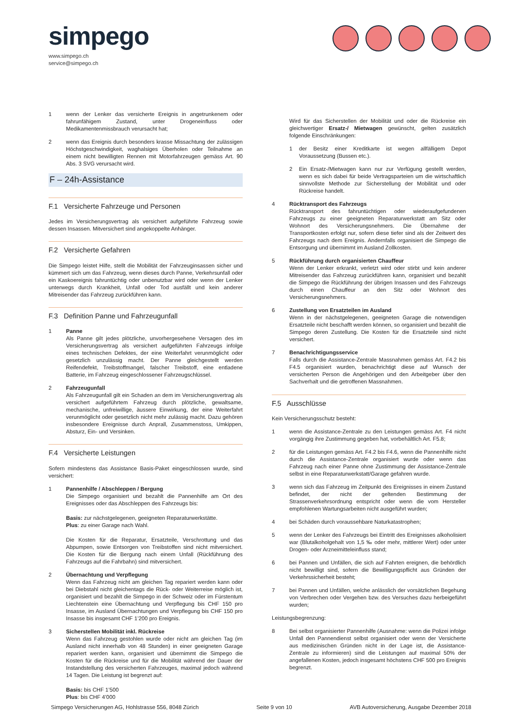simpego
www.simpego.ch
service@simpego.ch
1 wenn der Lenker das versicherte Ereignis in angetrunkenem oder fahrunfähigem Zustand, unter Drogeneinfluss oder Medikamentenmissbrauch verursacht hat;
2 wenn das Ereignis durch besonders krasse Missachtung der zulässigen Höchstgeschwindigkeit, waghalsiges Überholen oder Teilnahme an einem nicht bewilligten Rennen mit Motorfahrzeugen gemäss Art. 90 Abs. 3 SVG verursacht wird.
F – 24h-Assistance
F.1 Versicherte Fahrzeuge und Personen
Jedes im Versicherungsvertrag als versichert aufgeführte Fahrzeug sowie dessen Insassen. Mitversichert sind angekoppelte Anhänger.
F.2 Versicherte Gefahren
Die Simpego leistet Hilfe, stellt die Mobilität der Fahrzeuginsassen sicher und kümmert sich um das Fahrzeug, wenn dieses durch Panne, Verkehrsunfall oder ein Kaskoereignis fahruntüchtig oder unbenutzbar wird oder wenn der Lenker unterwegs durch Krankheit, Unfall oder Tod ausfällt und kein anderer Mitreisender das Fahrzeug zurückführen kann.
F.3 Definition Panne und Fahrzeugunfall
1 Panne
Als Panne gilt jedes plötzliche, unvorhergesehene Versagen des im Versicherungsvertrag als versichert aufgeführten Fahrzeugs infolge eines technischen Defektes, der eine Weiterfahrt verunmöglicht oder gesetzlich unzulässig macht. Der Panne gleichgestellt werden Reifendefekt, Treibstoffmangel, falscher Treibstoff, eine entladene Batterie, im Fahrzeug eingeschlossener Fahrzeugschlüssel.
2 Fahrzeugunfall
Als Fahrzeugunfall gilt ein Schaden an dem im Versicherungsvertrag als versichert aufgeführtem Fahrzeug durch plötzliche, gewaltsame, mechanische, unfreiwillige, äussere Einwirkung, der eine Weiterfahrt verunmöglicht oder gesetzlich nicht mehr zulässig macht. Dazu gehören insbesondere Ereignisse durch Anprall, Zusammenstoss, Umkippen, Absturz, Ein- und Versinken.
F.4 Versicherte Leistungen
Sofern mindestens das Assistance Basis-Paket eingeschlossen wurde, sind versichert:
1 Pannenhilfe / Abschleppen / Bergung
Die Simpego organisiert und bezahlt die Pannenhilfe am Ort des Ereignisses oder das Abschleppen des Fahrzeugs bis:
Basis: zur nächstgelegenen, geeigneten Reparaturwerkstätte.
Plus: zu einer Garage nach Wahl.
Die Kosten für die Reparatur, Ersatzteile, Verschrottung und das Abpumpen, sowie Entsorgen von Treibstoffen sind nicht mitversichert. Die Kosten für die Bergung nach einem Unfall (Rückführung des Fahrzeugs auf die Fahrbahn) sind mitversichert.
2 Übernachtung und Verpflegung
Wenn das Fahrzeug nicht am gleichen Tag repariert werden kann oder bei Diebstahl nicht gleichentags die Rück- oder Weiterreise möglich ist, organisiert und bezahlt die Simpego in der Schweiz oder im Fürstentum Liechtenstein eine Übernachtung und Verpflegung bis CHF 150 pro Insasse, im Ausland Übernachtungen und Verpflegung bis CHF 150 pro Insasse bis insgesamt CHF 1’200 pro Ereignis.
3 Sicherstellen Mobilität inkl. Rückreise
Wenn das Fahrzeug gestohlen wurde oder nicht am gleichen Tag (im Ausland nicht innerhalb von 48 Stunden) in einer geeigneten Garage repariert werden kann, organisiert und übernimmt die Simpego die Kosten für die Rückreise und für die Mobilität während der Dauer der Instandstellung des versicherten Fahrzeuges, maximal jedoch während 14 Tagen. Die Leistung ist begrenzt auf:
Basis: bis CHF 1’500
Plus: bis CHF 4’000
Wird für das Sicherstellen der Mobilität und oder die Rückreise ein gleichwertiger Ersatz-/ Mietwagen gewünscht, gelten zusätzlich folgende Einschränkungen:
1 der Besitz einer Kreditkarte ist wegen allfälligem Depot Voraussetzung (Bussen etc.).
2 Ein Ersatz-/Mietwagen kann nur zur Verfügung gestellt werden, wenn es sich dabei für beide Vertragsparteien um die wirtschaftlich sinnvollste Methode zur Sicherstellung der Mobilität und oder Rückreise handelt.
4 Rücktransport des Fahrzeugs
Rücktransport des fahruntüchtigen oder wiederaufgefundenen Fahrzeugs zu einer geeigneten Reparaturwerkstatt am Sitz oder Wohnort des Versicherungsnehmers. Die Übernahme der Transportkosten erfolgt nur, sofern diese tiefer sind als der Zeitwert des Fahrzeugs nach dem Ereignis. Andernfalls organisiert die Simpego die Entsorgung und übernimmt im Ausland Zollkosten.
5 Rückführung durch organisierten Chauffeur
Wenn der Lenker erkrankt, verletzt wird oder stirbt und kein anderer Mitreisender das Fahrzeug zurückführen kann, organisiert und bezahlt die Simpego die Rückführung der übrigen Insassen und des Fahrzeugs durch einen Chauffeur an den Sitz oder Wohnort des Versicherungsnehmers.
6 Zustellung von Ersatzteilen im Ausland
Wenn in der nächstgelegenen, geeigneten Garage die notwendigen Ersatzteile nicht beschafft werden können, so organisiert und bezahlt die Simpego deren Zustellung. Die Kosten für die Ersatzteile sind nicht versichert.
7 Benachrichtigungsservice
Falls durch die Assistance-Zentrale Massnahmen gemäss Art. F4.2 bis F4.5 organisiert wurden, benachrichtigt diese auf Wunsch der versicherten Person die Angehörigen und den Arbeitgeber über den Sachverhalt und die getroffenen Massnahmen.
F.5 Ausschlüsse
Kein Versicherungsschutz besteht:
1 wenn die Assistance-Zentrale zu den Leistungen gemäss Art. F4 nicht vorgängig ihre Zustimmung gegeben hat, vorbehältlich Art. F5.8;
2 für die Leistungen gemäss Art. F4.2 bis F4.6, wenn die Pannenhilfe nicht durch die Assistance-Zentrale organisiert wurde oder wenn das Fahrzeug nach einer Panne ohne Zustimmung der Assistance-Zentrale selbst in eine Reparaturwerkstatt/Garage gefahren wurde.
3 wenn sich das Fahrzeug im Zeitpunkt des Ereignisses in einem Zustand befindet, der nicht der geltenden Bestimmung der Strassenverkehrsordnung entspricht oder wenn die vom Hersteller empfohlenen Wartungsarbeiten nicht ausgeführt wurden;
4 bei Schäden durch voraussehbare Naturkatastrophen;
5 wenn der Lenker des Fahrzeugs bei Eintritt des Ereignisses alkoholisiert war (Blutalkoholgehalt von 1,5 ‰ oder mehr, mittlerer Wert) oder unter Drogen- oder Arzneimitteleinfluss stand;
6 bei Pannen und Unfällen, die sich auf Fahrten ereignen, die behördlich nicht bewilligt sind, sofern die Bewilligungspflicht aus Gründen der Verkehrssicherheit besteht;
7 bei Pannen und Unfällen, welche anlässlich der vorsätzlichen Begehung von Verbrechen oder Vergehen bzw. des Versuches dazu herbeigeführt wurden;
Leistungsbegrenzung:
8 Bei selbst organisierter Pannenhilfe (Ausnahme: wenn die Polizei infolge Unfall den Pannendienst selbst organisiert oder wenn der Versicherte aus medizinischen Gründen nicht in der Lage ist, die Assistance-Zentrale zu informieren) sind die Leistungen auf maximal 50% der angefallenen Kosten, jedoch insgesamt höchstens CHF 500 pro Ereignis begrenzt.
Simpego Versicherungen AG, Hohlstrasse 556, 8048 Zürich Seite 9 von 10 AVB Autoversicherung, Ausgabe Dezember 2018